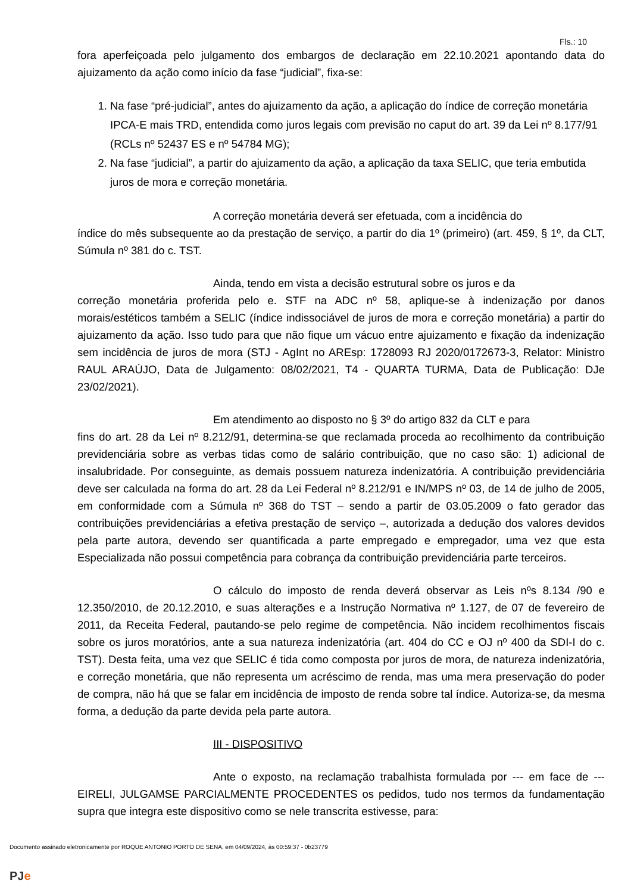Fls.: 10
fora aperfeiçoada pelo julgamento dos embargos de declaração em 22.10.2021 apontando data do ajuizamento da ação como início da fase “judicial”, fixa-se:
1. Na fase “pré-judicial”, antes do ajuizamento da ação, a aplicação do índice de correção monetária IPCA-E mais TRD, entendida como juros legais com previsão no caput do art. 39 da Lei nº 8.177/91 (RCLs nº 52437 ES e nº 54784 MG);
2. Na fase “judicial”, a partir do ajuizamento da ação, a aplicação da taxa SELIC, que teria embutida juros de mora e correção monetária.
A correção monetária deverá ser efetuada, com a incidência do
índice do mês subsequente ao da prestação de serviço, a partir do dia 1º (primeiro) (art. 459, § 1º, da CLT, Súmula nº 381 do c. TST.
Ainda, tendo em vista a decisão estrutural sobre os juros e da
correção monetária proferida pelo e. STF na ADC nº 58, aplique-se à indenização por danos morais/estéticos também a SELIC (índice indissociável de juros de mora e correção monetária) a partir do ajuizamento da ação. Isso tudo para que não fique um vácuo entre ajuizamento e fixação da indenização sem incidência de juros de mora (STJ - AgInt no AREsp: 1728093 RJ 2020/0172673-3, Relator: Ministro RAUL ARAÚJO, Data de Julgamento: 08/02/2021, T4 - QUARTA TURMA, Data de Publicação: DJe 23/02/2021).
Em atendimento ao disposto no § 3º do artigo 832 da CLT e para
fins do art. 28 da Lei nº 8.212/91, determina-se que reclamada proceda ao recolhimento da contribuição previdenciária sobre as verbas tidas como de salário contribuição, que no caso são: 1) adicional de insalubridade. Por conseguinte, as demais possuem natureza indenizatória. A contribuição previdenciária deve ser calculada na forma do art. 28 da Lei Federal nº 8.212/91 e IN/MPS nº 03, de 14 de julho de 2005, em conformidade com a Súmula nº 368 do TST – sendo a partir de 03.05.2009 o fato gerador das contribuições previdenciárias a efetiva prestação de serviço –, autorizada a dedução dos valores devidos pela parte autora, devendo ser quantificada a parte empregado e empregador, uma vez que esta Especializada não possui competência para cobrança da contribuição previdenciária parte terceiros.
O cálculo do imposto de renda deverá observar as Leis nºs 8.134 /90 e 12.350/2010, de 20.12.2010, e suas alterações e a Instrução Normativa nº 1.127, de 07 de fevereiro de 2011, da Receita Federal, pautando-se pelo regime de competência. Não incidem recolhimentos fiscais sobre os juros moratórios, ante a sua natureza indenizatória (art. 404 do CC e OJ nº 400 da SDI-I do c. TST). Desta feita, uma vez que SELIC é tida como composta por juros de mora, de natureza indenizatória, e correção monetária, que não representa um acréscimo de renda, mas uma mera preservação do poder de compra, não há que se falar em incidência de imposto de renda sobre tal índice. Autoriza-se, da mesma forma, a dedução da parte devida pela parte autora.
III - DISPOSITIVO
Ante o exposto, na reclamação trabalhista formulada por --- em face de --- EIRELI, JULGAMSE PARCIALMENTE PROCEDENTES os pedidos, tudo nos termos da fundamentação supra que integra este dispositivo como se nele transcrita estivesse, para:
Documento assinado eletronicamente por ROQUE ANTONIO PORTO DE SENA, em 04/09/2024, às 00:59:37 - 0b23779
PJe